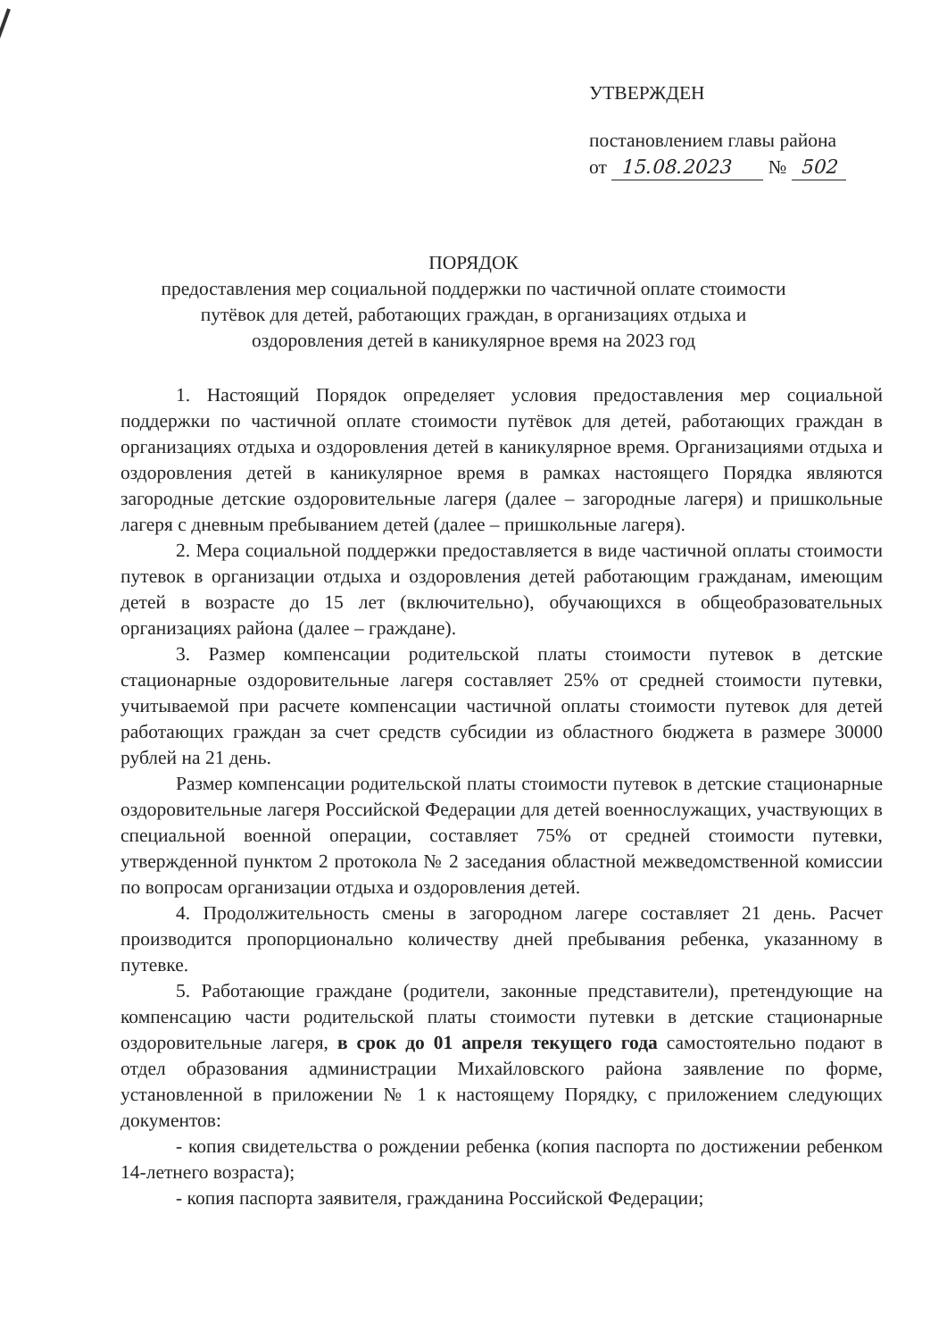УТВЕРЖДЕН
постановлением главы района
от 15.08.2023 № 502
ПОРЯДОК
предоставления мер социальной поддержки по частичной оплате стоимости
путёвок для детей, работающих граждан, в организациях отдыха и
оздоровления детей в каникулярное время на 2023 год
1. Настоящий Порядок определяет условия предоставления мер социальной поддержки по частичной оплате стоимости путёвок для детей, работающих граждан в организациях отдыха и оздоровления детей в каникулярное время. Организациями отдыха и оздоровления детей в каникулярное время в рамках настоящего Порядка являются загородные детские оздоровительные лагеря (далее – загородные лагеря) и пришкольные лагеря с дневным пребыванием детей (далее – пришкольные лагеря).
2. Мера социальной поддержки предоставляется в виде частичной оплаты стоимости путевок в организации отдыха и оздоровления детей работающим гражданам, имеющим детей в возрасте до 15 лет (включительно), обучающихся в общеобразовательных организациях района (далее – граждане).
3. Размер компенсации родительской платы стоимости путевок в детские стационарные оздоровительные лагеря составляет 25% от средней стоимости путевки, учитываемой при расчете компенсации частичной оплаты стоимости путевок для детей работающих граждан за счет средств субсидии из областного бюджета в размере 30000 рублей на 21 день.
Размер компенсации родительской платы стоимости путевок в детские стационарные оздоровительные лагеря Российской Федерации для детей военнослужащих, участвующих в специальной военной операции, составляет 75% от средней стоимости путевки, утвержденной пунктом 2 протокола № 2 заседания областной межведомственной комиссии по вопросам организации отдыха и оздоровления детей.
4. Продолжительность смены в загородном лагере составляет 21 день. Расчет производится пропорционально количеству дней пребывания ребенка, указанному в путевке.
5. Работающие граждане (родители, законные представители), претендующие на компенсацию части родительской платы стоимости путевки в детские стационарные оздоровительные лагеря, в срок до 01 апреля текущего года самостоятельно подают в отдел образования администрации Михайловского района заявление по форме, установленной в приложении № 1 к настоящему Порядку, с приложением следующих документов:
- копия свидетельства о рождении ребенка (копия паспорта по достижении ребенком 14-летнего возраста);
- копия паспорта заявителя, гражданина Российской Федерации;